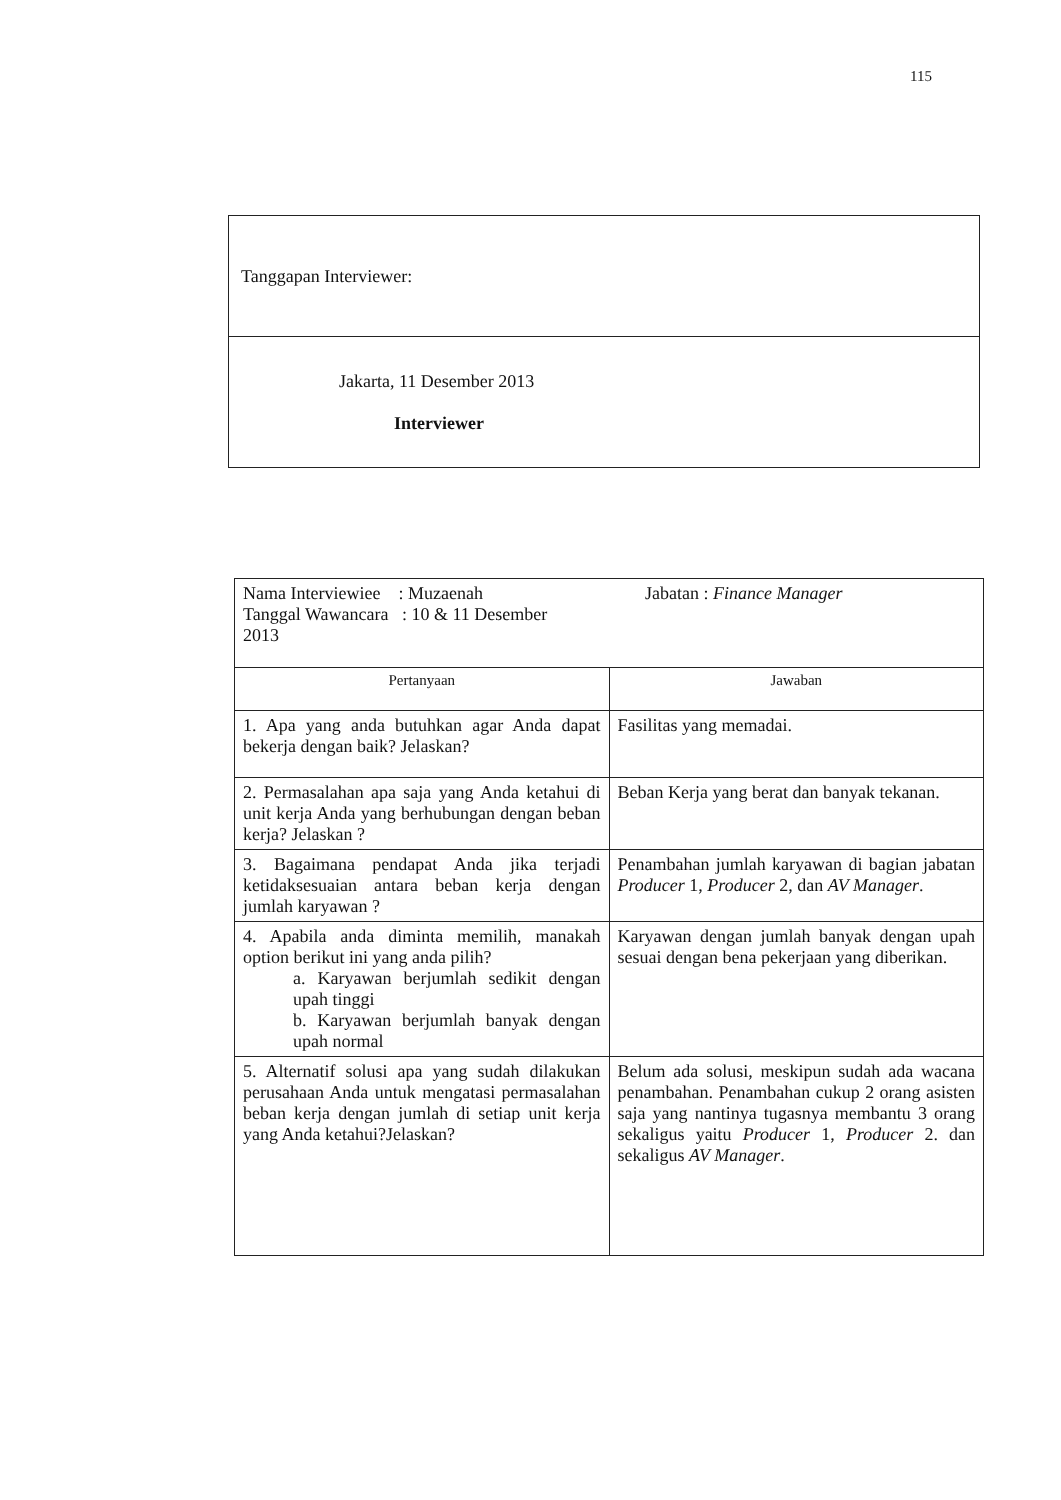115
| Tanggapan Interviewer: |
| Jakarta, 11 Desember 2013 Interviewer |
| Nama Interviewiee : Muzaenah Tanggal Wawancara : 10 & 11 Desember 2013 Jabatan : Finance Manager | |
| Pertanyaan | Jawaban |
| 1. Apa yang anda butuhkan agar Anda dapat bekerja dengan baik? Jelaskan? | Fasilitas yang memadai. |
| 2. Permasalahan apa saja yang Anda ketahui di unit kerja Anda yang berhubungan dengan beban kerja? Jelaskan ? | Beban Kerja yang berat dan banyak tekanan. |
| 3. Bagaimana pendapat Anda jika terjadi ketidaksesuaian antara beban kerja dengan jumlah karyawan ? | Penambahan jumlah karyawan di bagian jabatan Producer 1, Producer 2, dan AV Manager . |
| 4. Apabila anda diminta memilih, manakah option berikut ini yang anda pilih? a. Karyawan berjumlah sedikit dengan upah tinggi b. Karyawan berjumlah banyak dengan upah normal | Karyawan dengan jumlah banyak dengan upah sesuai dengan bena pekerjaan yang diberikan. |
| 5. Alternatif solusi apa yang sudah dilakukan perusahaan Anda untuk mengatasi permasalahan beban kerja dengan jumlah di setiap unit kerja yang Anda ketahui?Jelaskan? | Belum ada solusi, meskipun sudah ada wacana penambahan. Penambahan cukup 2 orang asisten saja yang nantinya tugasnya membantu 3 orang sekaligus yaitu Producer 1, Producer 2. dan sekaligus AV Manager . |